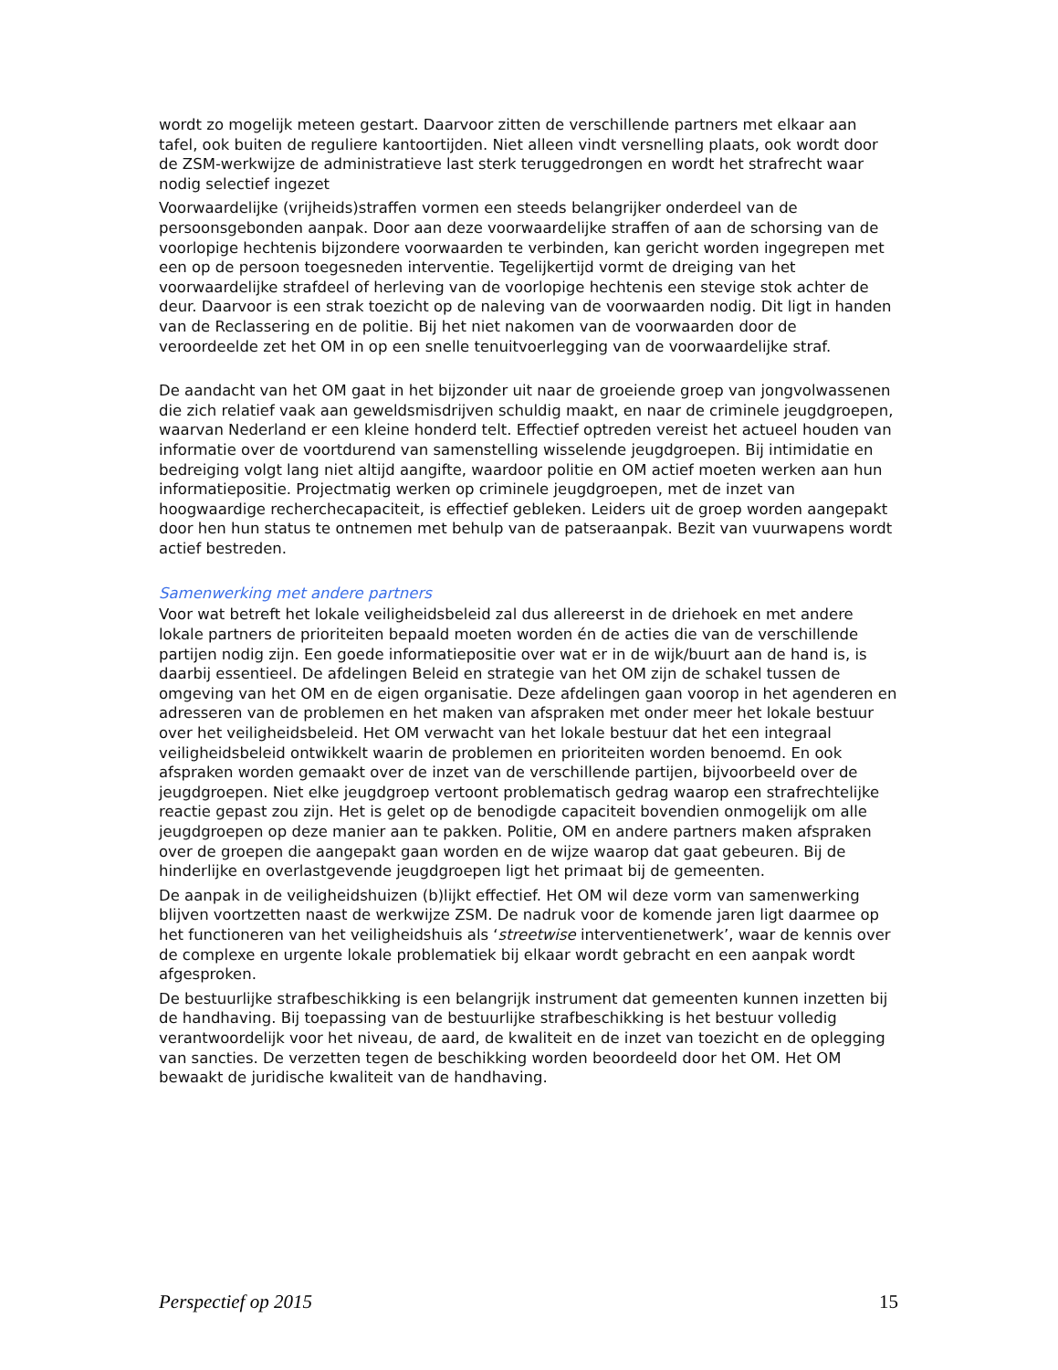wordt zo mogelijk meteen gestart. Daarvoor zitten de verschillende partners met elkaar aan tafel, ook buiten de reguliere kantoortijden. Niet alleen vindt versnelling plaats, ook wordt door de ZSM-werkwijze de administratieve last sterk teruggedrongen en wordt het strafrecht waar nodig selectief ingezet
Voorwaardelijke (vrijheids)straffen vormen een steeds belangrijker onderdeel van de persoonsgebonden aanpak. Door aan deze voorwaardelijke straffen of aan de schorsing van de voorlopige hechtenis bijzondere voorwaarden te verbinden, kan gericht worden ingegrepen met een op de persoon toegesneden interventie. Tegelijkertijd vormt de dreiging van het voorwaardelijke strafdeel of herleving van de voorlopige hechtenis een stevige stok achter de deur. Daarvoor is een strak toezicht op de naleving van de voorwaarden nodig. Dit ligt in handen van de Reclassering en de politie. Bij het niet nakomen van de voorwaarden door de veroordeelde zet het OM in op een snelle tenuitvoerlegging van de voorwaardelijke straf.
De aandacht van het OM gaat in het bijzonder uit naar de groeiende groep van jongvolwassenen die zich relatief vaak aan geweldsmisdrijven schuldig maakt, en naar de criminele jeugdgroepen, waarvan Nederland er een kleine honderd telt. Effectief optreden vereist het actueel houden van informatie over de voortdurend van samenstelling wisselende jeugdgroepen. Bij intimidatie en bedreiging volgt lang niet altijd aangifte, waardoor politie en OM actief moeten werken aan hun informatiepositie. Projectmatig werken op criminele jeugdgroepen, met de inzet van hoogwaardige recherchecapaciteit, is effectief gebleken. Leiders uit de groep worden aangepakt door hen hun status te ontnemen met behulp van de patseraanpak. Bezit van vuurwapens wordt actief bestreden.
Samenwerking met andere partners
Voor wat betreft het lokale veiligheidsbeleid zal dus allereerst in de driehoek en met andere lokale partners de prioriteiten bepaald moeten worden én de acties die van de verschillende partijen nodig zijn. Een goede informatiepositie over wat er in de wijk/buurt aan de hand is, is daarbij essentieel. De afdelingen Beleid en strategie van het OM zijn de schakel tussen de omgeving van het OM en de eigen organisatie. Deze afdelingen gaan voorop in het agenderen en adresseren van de problemen en het maken van afspraken met onder meer het lokale bestuur over het veiligheidsbeleid. Het OM verwacht van het lokale bestuur dat het een integraal veiligheidsbeleid ontwikkelt waarin de problemen en prioriteiten worden benoemd. En ook afspraken worden gemaakt over de inzet van de verschillende partijen, bijvoorbeeld over de jeugdgroepen. Niet elke jeugdgroep vertoont problematisch gedrag waarop een strafrechtelijke reactie gepast zou zijn. Het is gelet op de benodigde capaciteit bovendien onmogelijk om alle jeugdgroepen op deze manier aan te pakken. Politie, OM en andere partners maken afspraken over de groepen die aangepakt gaan worden en de wijze waarop dat gaat gebeuren. Bij de hinderlijke en overlastgevende jeugdgroepen ligt het primaat bij de gemeenten.
De aanpak in de veiligheidshuizen (b)lijkt effectief. Het OM wil deze vorm van samenwerking blijven voortzetten naast de werkwijze ZSM. De nadruk voor de komende jaren ligt daarmee op het functioneren van het veiligheidshuis als ‘streetwise interventienetwerk’, waar de kennis over de complexe en urgente lokale problematiek bij elkaar wordt gebracht en een aanpak wordt afgesproken.
De bestuurlijke strafbeschikking is een belangrijk instrument dat gemeenten kunnen inzetten bij de handhaving. Bij toepassing van de bestuurlijke strafbeschikking is het bestuur volledig verantwoordelijk voor het niveau, de aard, de kwaliteit en de inzet van toezicht en de oplegging van sancties. De verzetten tegen de beschikking worden beoordeeld door het OM. Het OM bewaakt de juridische kwaliteit van de handhaving.
Perspectief op 2015 15